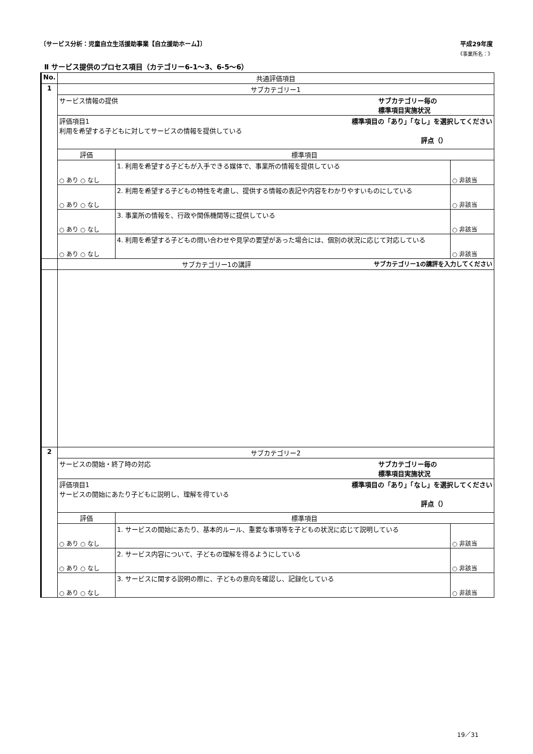〔サービス分析：児童自立生活援助事業【自立援助ホーム】〕 平成29年度
《事業所名：》
Ⅱ サービス提供のプロセス項目（カテゴリー6-1～3、6-5～6）
| No. | 共通評価項目 | | |
| --- | --- | --- | --- |
| 1 | サブカテゴリー1 | | |
| | サービス情報の提供 サブカテゴリー毎の 標準項目実施状況 | | |
| | 評価項目1 標準項目の「あり」「なし」を選択してください 利用を希望する子どもに対してサービスの情報を提供している 評点（） | | |
| | 評価 | 標準項目 | |
| | ○ あり ○ なし | 1. 利用を希望する子どもが入手できる媒体で、事業所の情報を提供している | ○ 非該当 |
| | ○ あり ○ なし | 2. 利用を希望する子どもの特性を考慮し、提供する情報の表記や内容をわかりやすいものにしている | ○ 非該当 |
| | ○ あり ○ なし | 3. 事業所の情報を、行政や関係機関等に提供している | ○ 非該当 |
| | ○ あり ○ なし | 4. 利用を希望する子どもの問い合わせや見学の要望があった場合には、個別の状況に応じて対応している | ○ 非該当 |
| | サブカテゴリー1の講評 サブカテゴリー1の講評を入力してください | | |
| 2 | サブカテゴリー2 | | |
| | サービスの開始・終了時の対応 サブカテゴリー毎の 標準項目実施状況 | | |
| | 評価項目1 標準項目の「あり」「なし」を選択してください サービスの開始にあたり子どもに説明し、理解を得ている 評点（） | | |
| | 評価 | 標準項目 | |
| | ○ あり ○ なし | 1. サービスの開始にあたり、基本的ルール、重要な事項等を子どもの状況に応じて説明している | ○ 非該当 |
| | ○ あり ○ なし | 2. サービス内容について、子どもの理解を得るようにしている | ○ 非該当 |
| | ○ あり ○ なし | 3. サービスに関する説明の際に、子どもの意向を確認し、記録化している | ○ 非該当 |
19／31